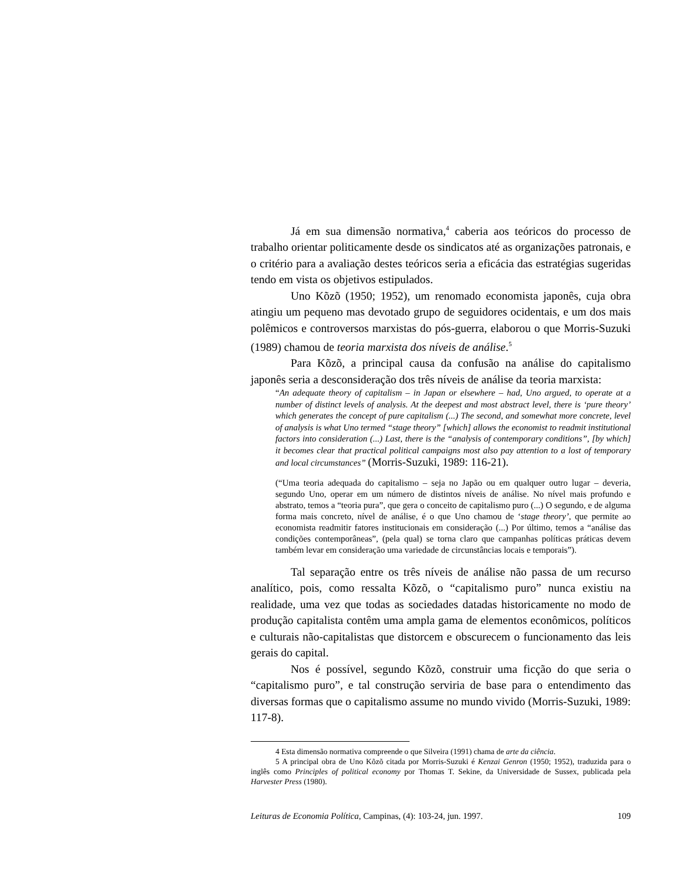Já em sua dimensão normativa,<sup>4</sup> caberia aos teóricos do processo de trabalho orientar politicamente desde os sindicatos até as organizações patronais, e o critério para a avaliação destes teóricos seria a eficácia das estratégias sugeridas tendo em vista os objetivos estipulados.
Uno Kõzõ (1950; 1952), um renomado economista japonês, cuja obra atingiu um pequeno mas devotado grupo de seguidores ocidentais, e um dos mais polêmicos e controversos marxistas do pós-guerra, elaborou o que Morris-Suzuki (1989) chamou de teoria marxista dos níveis de análise.<sup>5</sup>
Para Kõzõ, a principal causa da confusão na análise do capitalismo japonês seria a desconsideração dos três níveis de análise da teoria marxista:
“An adequate theory of capitalism – in Japan or elsewhere – had, Uno argued, to operate at a number of distinct levels of analysis. At the deepest and most abstract level, there is ‘pure theory’ which generates the concept of pure capitalism (...) The second, and somewhat more concrete, level of analysis is what Uno termed “stage theory” [which] allows the economist to readmit institutional factors into consideration (...) Last, there is the “analysis of contemporary conditions”, [by which] it becomes clear that practical political campaigns most also pay attention to a lost of temporary and local circumstances” (Morris-Suzuki, 1989: 116-21).
(“Uma teoria adequada do capitalismo – seja no Japão ou em qualquer outro lugar – deveria, segundo Uno, operar em um número de distintos níveis de análise. No nível mais profundo e abstrato, temos a “teoria pura”, que gera o conceito de capitalismo puro (...) O segundo, e de alguma forma mais concreto, nível de análise, é o que Uno chamou de ‘stage theory’, que permite ao economista readmitir fatores institucionais em consideração (...) Por último, temos a “análise das condições contemporâneas”, (pela qual) se torna claro que campanhas políticas práticas devem também levar em consideração uma variedade de circunstâncias locais e temporais”).
Tal separação entre os três níveis de análise não passa de um recurso analítico, pois, como ressalta Kõzõ, o “capitalismo puro” nunca existiu na realidade, uma vez que todas as sociedades datadas historicamente no modo de produção capitalista contêm uma ampla gama de elementos econômicos, políticos e culturais não-capitalistas que distorcem e obscurecem o funcionamento das leis gerais do capital.
Nos é possível, segundo Kõzõ, construir uma ficção do que seria o “capitalismo puro”, e tal construção serviria de base para o entendimento das diversas formas que o capitalismo assume no mundo vivido (Morris-Suzuki, 1989: 117-8).
4 Esta dimensão normativa compreende o que Silveira (1991) chama de arte da ciência.
5 A principal obra de Uno Kõzõ citada por Morris-Suzuki é Kenzai Genron (1950; 1952), traduzida para o inglês como Principles of political economy por Thomas T. Sekine, da Universidade de Sussex, publicada pela Harvester Press (1980).
Leituras de Economia Política, Campinas, (4): 103-24, jun. 1997. 109